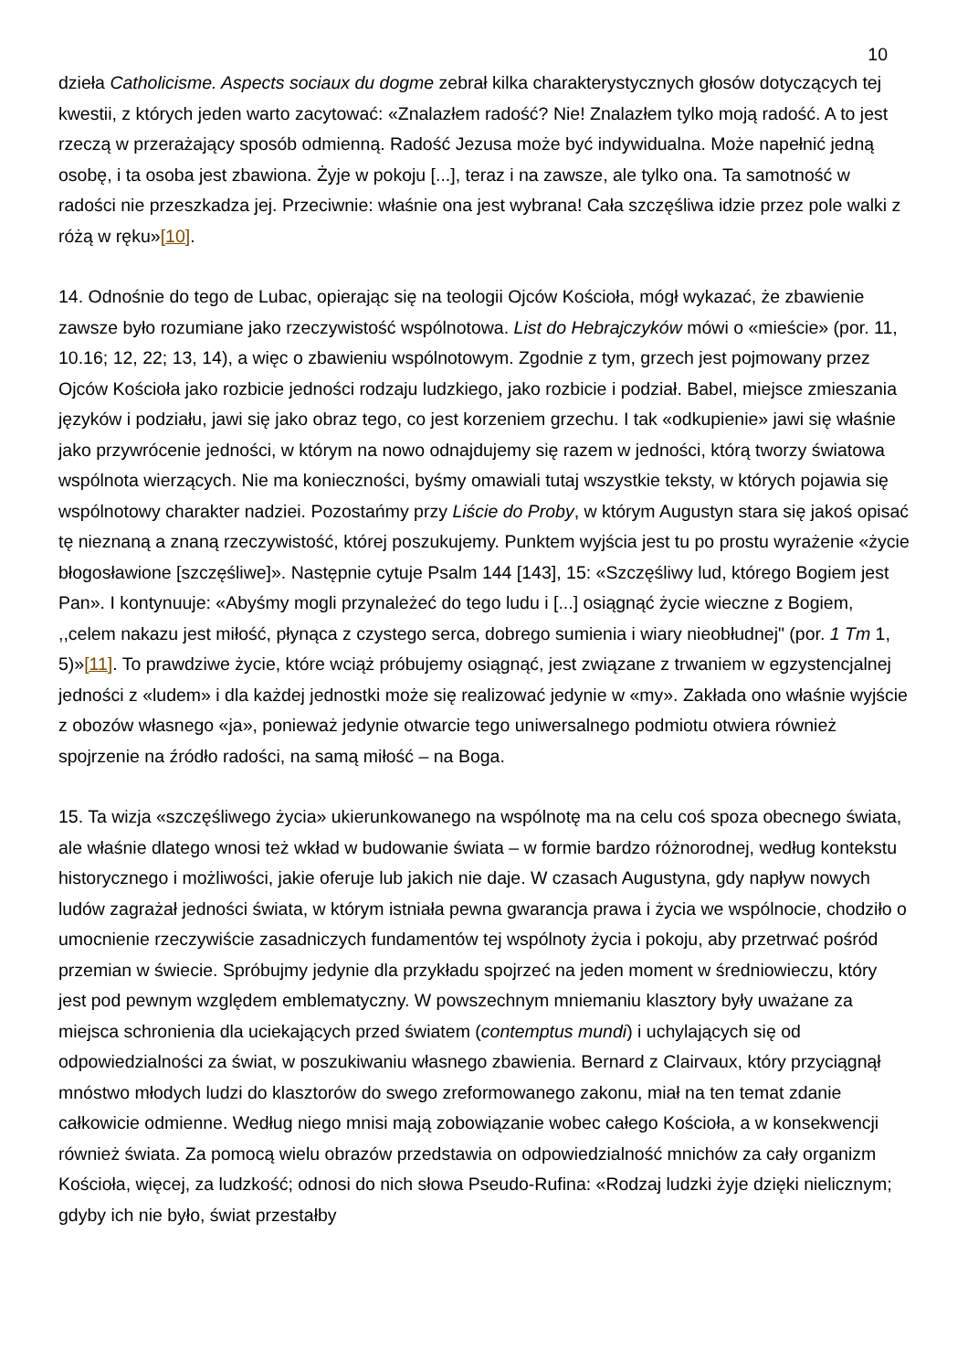10
dzieła Catholicisme. Aspects sociaux du dogme zebrał kilka charakterystycznych głosów dotyczących tej kwestii, z których jeden warto zacytować: «Znalazłem radość? Nie! Znalazłem tylko moją radość. A to jest rzeczą w przerażający sposób odmienną. Radość Jezusa może być indywidualna. Może napełnić jedną osobę, i ta osoba jest zbawiona. Żyje w pokoju [...], teraz i na zawsze, ale tylko ona. Ta samotność w radości nie przeszkadza jej. Przeciwnie: właśnie ona jest wybrana! Cała szczęśliwa idzie przez pole walki z różą w ręku»[10].
14. Odnośnie do tego de Lubac, opierając się na teologii Ojców Kościoła, mógł wykazać, że zbawienie zawsze było rozumiane jako rzeczywistość wspólnotowa. List do Hebrajczyków mówi o «mieście» (por. 11, 10.16; 12, 22; 13, 14), a więc o zbawieniu wspólnotowym. Zgodnie z tym, grzech jest pojmowany przez Ojców Kościoła jako rozbicie jedności rodzaju ludzkiego, jako rozbicie i podział. Babel, miejsce zmieszania języków i podziału, jawi się jako obraz tego, co jest korzeniem grzechu. I tak «odkupienie» jawi się właśnie jako przywrócenie jedności, w którym na nowo odnajdujemy się razem w jedności, którą tworzy światowa wspólnota wierzących. Nie ma konieczności, byśmy omawiali tutaj wszystkie teksty, w których pojawia się wspólnotowy charakter nadziei. Pozostańmy przy Liście do Proby, w którym Augustyn stara się jakoś opisać tę nieznaną a znaną rzeczywistość, której poszukujemy. Punktem wyjścia jest tu po prostu wyrażenie «życie błogosławione [szczęśliwe]». Następnie cytuje Psalm 144 [143], 15: «Szczęśliwy lud, którego Bogiem jest Pan». I kontynuuje: «Abyśmy mogli przynależeć do tego ludu i [...] osiągnąć życie wieczne z Bogiem, ,,celem nakazu jest miłość, płynąca z czystego serca, dobrego sumienia i wiary nieobłudnej" (por. 1 Tm 1, 5)»[11]. To prawdziwe życie, które wciąż próbujemy osiągnąć, jest związane z trwaniem w egzystencjalnej jedności z «ludem» i dla każdej jednostki może się realizować jedynie w «my». Zakłada ono właśnie wyjście z obozów własnego «ja», ponieważ jedynie otwarcie tego uniwersalnego podmiotu otwiera również spojrzenie na źródło radości, na samą miłość – na Boga.
15. Ta wizja «szczęśliwego życia» ukierunkowanego na wspólnotę ma na celu coś spoza obecnego świata, ale właśnie dlatego wnosi też wkład w budowanie świata – w formie bardzo różnorodnej, według kontekstu historycznego i możliwości, jakie oferuje lub jakich nie daje. W czasach Augustyna, gdy napływ nowych ludów zagrażał jedności świata, w którym istniała pewna gwarancja prawa i życia we wspólnocie, chodziło o umocnienie rzeczywiście zasadniczych fundamentów tej wspólnoty życia i pokoju, aby przetrwać pośród przemian w świecie. Spróbujmy jedynie dla przykładu spojrzeć na jeden moment w średniowieczu, który jest pod pewnym względem emblematyczny. W powszechnym mniemaniu klasztory były uważane za miejsca schronienia dla uciekających przed światem (contemptus mundi) i uchylających się od odpowiedzialności za świat, w poszukiwaniu własnego zbawienia. Bernard z Clairvaux, który przyciągnął mnóstwo młodych ludzi do klasztorów do swego zreformowanego zakonu, miał na ten temat zdanie całkowicie odmienne. Według niego mnisi mają zobowiązanie wobec całego Kościoła, a w konsekwencji również świata. Za pomocą wielu obrazów przedstawia on odpowiedzialność mnichów za cały organizm Kościoła, więcej, za ludzkość; odnosi do nich słowa Pseudo-Rufina: «Rodzaj ludzki żyje dzięki nielicznym; gdyby ich nie było, świat przestałby